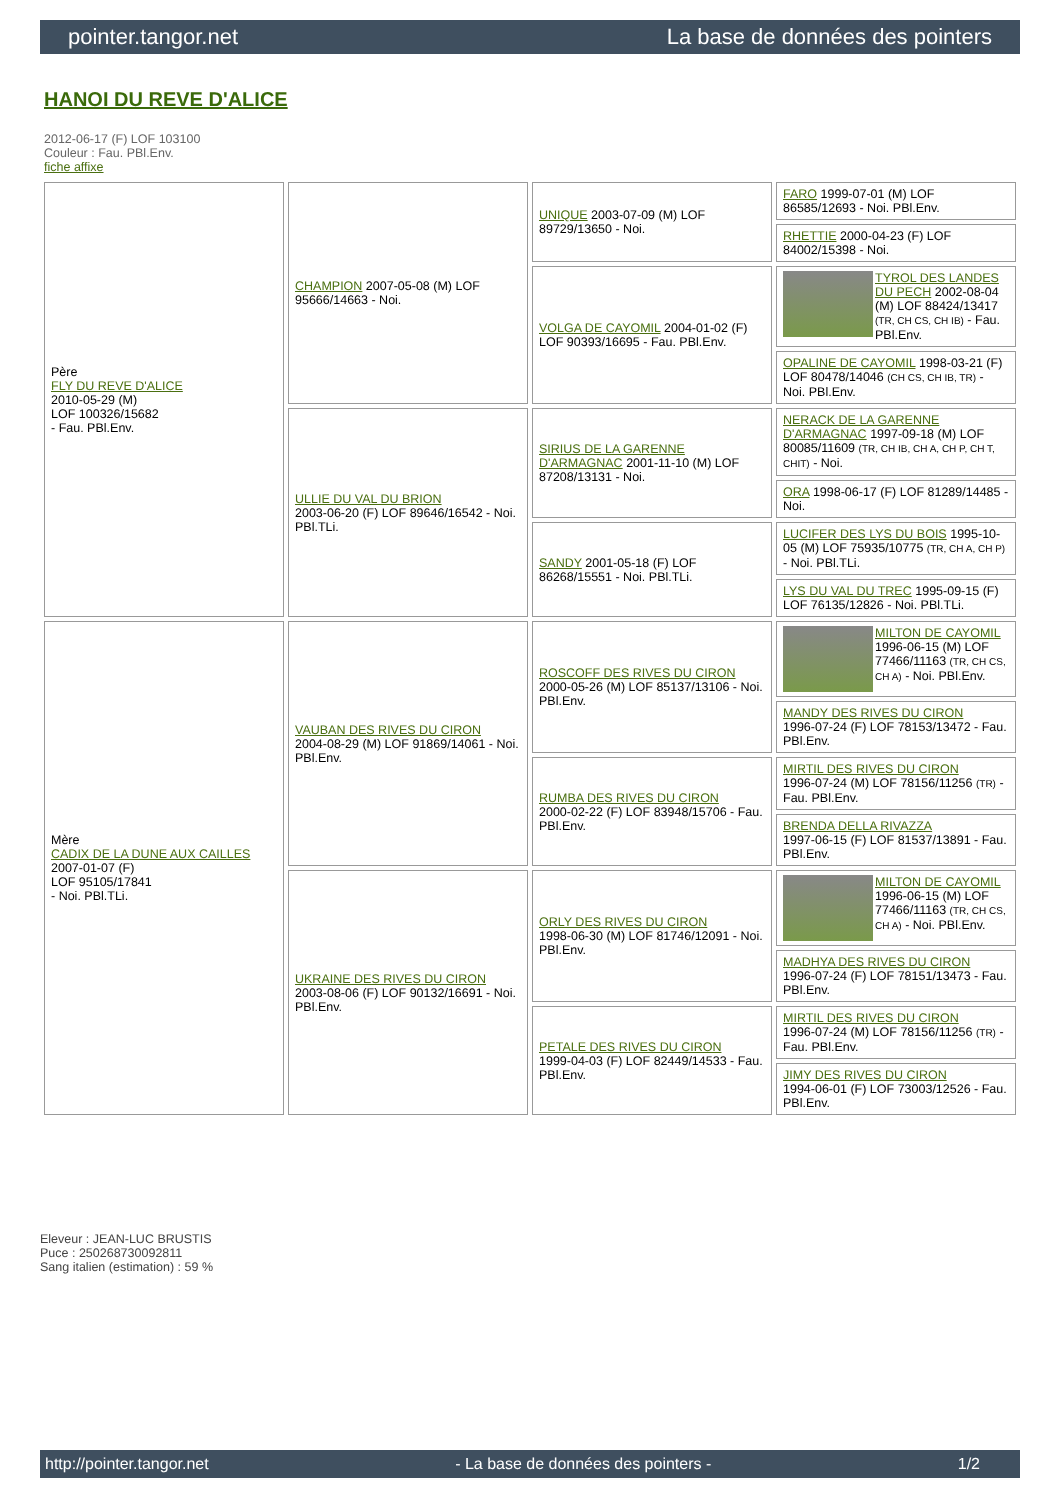pointer.tangor.net La base de données des pointers
HANOI DU REVE D'ALICE
2012-06-17 (F) LOF 103100
Couleur : Fau. PBl.Env.
fiche affixe
| Père FLY DU REVE D'ALICE 2010-05-29 (M) LOF 100326/15682 - Fau. PBl.Env. | CHAMPION 2007-05-08 (M) LOF 95666/14663 - Noi. | UNIQUE 2003-07-09 (M) LOF 89729/13650 - Noi. | FARO 1999-07-01 (M) LOF 86585/12693 - Noi. PBl.Env. |
| | | | RHETTIE 2000-04-23 (F) LOF 84002/15398 - Noi. |
| | | VOLGA DE CAYOMIL 2004-01-02 (F) LOF 90393/16695 - Fau. PBl.Env. | TYROL DES LANDES DU PECH 2002-08-04 (M) LOF 88424/13417 (TR, CH CS, CH IB) - Fau. PBl.Env. |
| | | | OPALINE DE CAYOMIL 1998-03-21 (F) LOF 80478/14046 (CH CS, CH IB, TR) - Noi. PBl.Env. |
| | ULLIE DU VAL DU BRION 2003-06-20 (F) LOF 89646/16542 - Noi. PBl.TLi. | SIRIUS DE LA GARENNE D'ARMAGNAC 2001-11-10 (M) LOF 87208/13131 - Noi. | NERACK DE LA GARENNE D'ARMAGNAC 1997-09-18 (M) LOF 80085/11609 (TR, CH IB, CH A, CH P, CH T, CHIT) - Noi. |
| | | | ORA 1998-06-17 (F) LOF 81289/14485 - Noi. |
| | | SANDY 2001-05-18 (F) LOF 86268/15551 - Noi. PBl.TLi. | LUCIFER DES LYS DU BOIS 1995-10-05 (M) LOF 75935/10775 (TR, CH A, CH P) - Noi. PBl.TLi. |
| | | | LYS DU VAL DU TREC 1995-09-15 (F) LOF 76135/12826 - Noi. PBl.TLi. |
| Mère CADIX DE LA DUNE AUX CAILLES 2007-01-07 (F) LOF 95105/17841 - Noi. PBl.TLi. | VAUBAN DES RIVES DU CIRON 2004-08-29 (M) LOF 91869/14061 - Noi. PBl.Env. | ROSCOFF DES RIVES DU CIRON 2000-05-26 (M) LOF 85137/13106 - Noi. PBl.Env. | MILTON DE CAYOMIL 1996-06-15 (M) LOF 77466/11163 (TR, CH CS, CH A) - Noi. PBl.Env. |
| | | | MANDY DES RIVES DU CIRON 1996-07-24 (F) LOF 78153/13472 - Fau. PBl.Env. |
| | | RUMBA DES RIVES DU CIRON 2000-02-22 (F) LOF 83948/15706 - Fau. PBl.Env. | MIRTIL DES RIVES DU CIRON 1996-07-24 (M) LOF 78156/11256 (TR) - Fau. PBl.Env. |
| | | | BRENDA DELLA RIVAZZA 1997-06-15 (F) LOF 81537/13891 - Fau. PBl.Env. |
| | UKRAINE DES RIVES DU CIRON 2003-08-06 (F) LOF 90132/16691 - Noi. PBl.Env. | ORLY DES RIVES DU CIRON 1998-06-30 (M) LOF 81746/12091 - Noi. PBl.Env. | MILTON DE CAYOMIL 1996-06-15 (M) LOF 77466/11163 (TR, CH CS, CH A) - Noi. PBl.Env. |
| | | | MADHYA DES RIVES DU CIRON 1996-07-24 (F) LOF 78151/13473 - Fau. PBl.Env. |
| | | PETALE DES RIVES DU CIRON 1999-04-03 (F) LOF 82449/14533 - Fau. PBl.Env. | MIRTIL DES RIVES DU CIRON 1996-07-24 (M) LOF 78156/11256 (TR) - Fau. PBl.Env. |
| | | | JIMY DES RIVES DU CIRON 1994-06-01 (F) LOF 73003/12526 - Fau. PBl.Env. |
Eleveur : JEAN-LUC BRUSTIS
Puce : 250268730092811
Sang italien (estimation) : 59 %
http://pointer.tangor.net - La base de données des pointers - 1/2